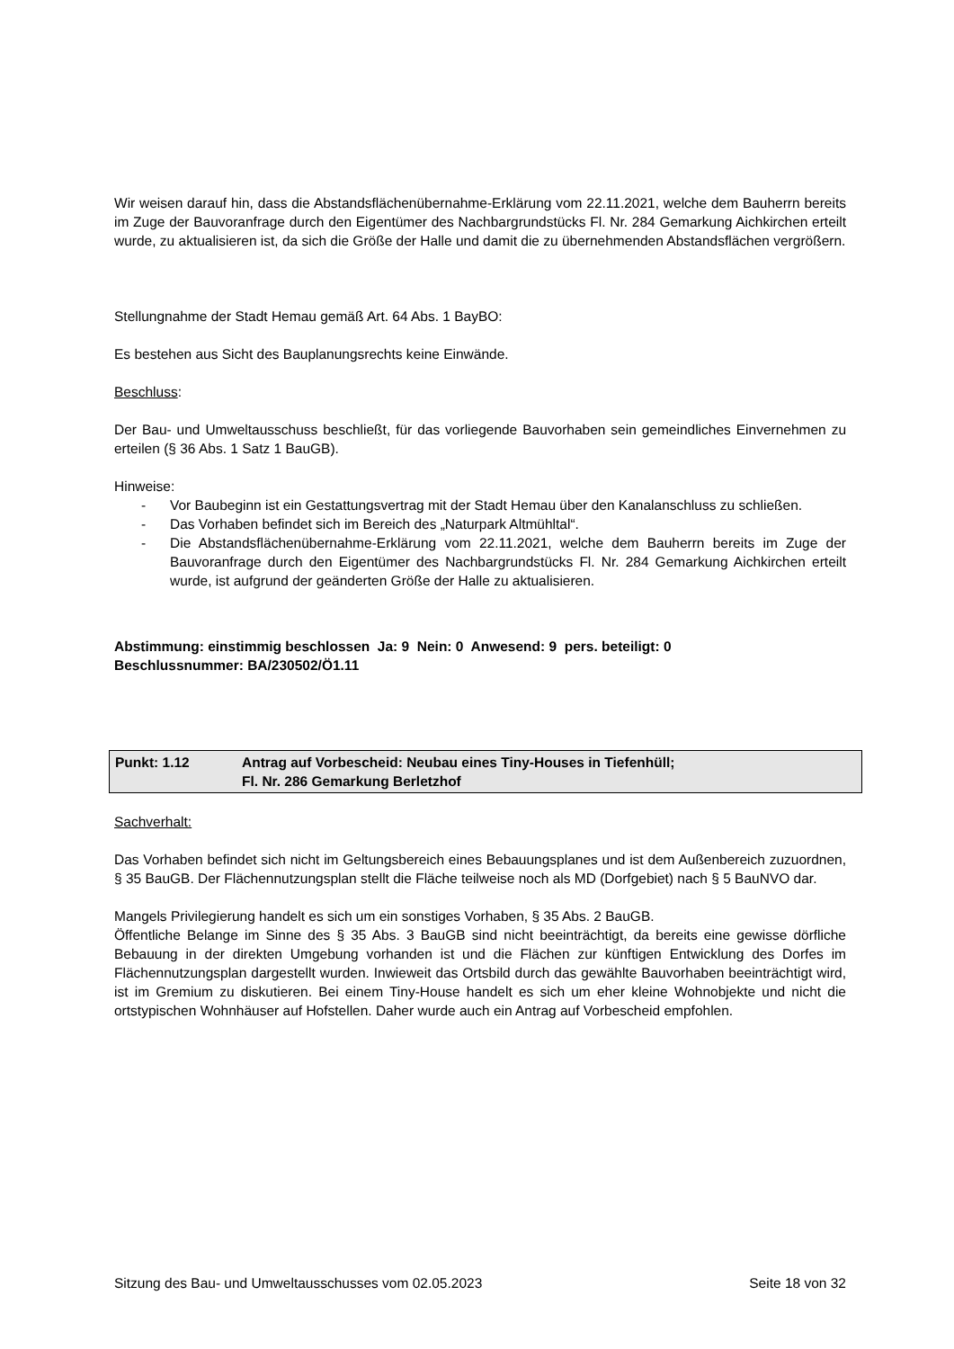Wir weisen darauf hin, dass die Abstandsflächenübernahme-Erklärung vom 22.11.2021, welche dem Bauherrn bereits im Zuge der Bauvoranfrage durch den Eigentümer des Nachbargrundstücks Fl. Nr. 284 Gemarkung Aichkirchen erteilt wurde, zu aktualisieren ist, da sich die Größe der Halle und damit die zu übernehmenden Abstandsflächen vergrößern.
Stellungnahme der Stadt Hemau gemäß Art. 64 Abs. 1 BayBO:
Es bestehen aus Sicht des Bauplanungsrechts keine Einwände.
Beschluss:
Der Bau- und Umweltausschuss beschließt, für das vorliegende Bauvorhaben sein gemeindliches Einvernehmen zu erteilen (§ 36 Abs. 1 Satz 1 BauGB).
Hinweise:
- Vor Baubeginn ist ein Gestattungsvertrag mit der Stadt Hemau über den Kanalanschluss zu schließen.
- Das Vorhaben befindet sich im Bereich des „Naturpark Altmühltal“.
- Die Abstandsflächenübernahme-Erklärung vom 22.11.2021, welche dem Bauherrn bereits im Zuge der Bauvoranfrage durch den Eigentümer des Nachbargrundstücks Fl. Nr. 284 Gemarkung Aichkirchen erteilt wurde, ist aufgrund der geänderten Größe der Halle zu aktualisieren.
Abstimmung: einstimmig beschlossen Ja: 9 Nein: 0 Anwesend: 9 pers. beteiligt: 0
Beschlussnummer: BA/230502/Ö1.11
Punkt: 1.12 Antrag auf Vorbescheid: Neubau eines Tiny-Houses in Tiefenhüll;
Fl. Nr. 286 Gemarkung Berletzhof
Sachverhalt:
Das Vorhaben befindet sich nicht im Geltungsbereich eines Bebauungsplanes und ist dem Außenbereich zuzuordnen, § 35 BauGB. Der Flächennutzungsplan stellt die Fläche teilweise noch als MD (Dorfgebiet) nach § 5 BauNVO dar.
Mangels Privilegierung handelt es sich um ein sonstiges Vorhaben, § 35 Abs. 2 BauGB.
Öffentliche Belange im Sinne des § 35 Abs. 3 BauGB sind nicht beeinträchtigt, da bereits eine gewisse dörfliche Bebauung in der direkten Umgebung vorhanden ist und die Flächen zur künftigen Entwicklung des Dorfes im Flächennutzungsplan dargestellt wurden. Inwieweit das Ortsbild durch das gewählte Bauvorhaben beeinträchtigt wird, ist im Gremium zu diskutieren. Bei einem Tiny-House handelt es sich um eher kleine Wohnobjekte und nicht die ortstypischen Wohnhäuser auf Hofstellen. Daher wurde auch ein Antrag auf Vorbescheid empfohlen.
Sitzung des Bau- und Umweltausschusses vom 02.05.2023 Seite 18 von 32